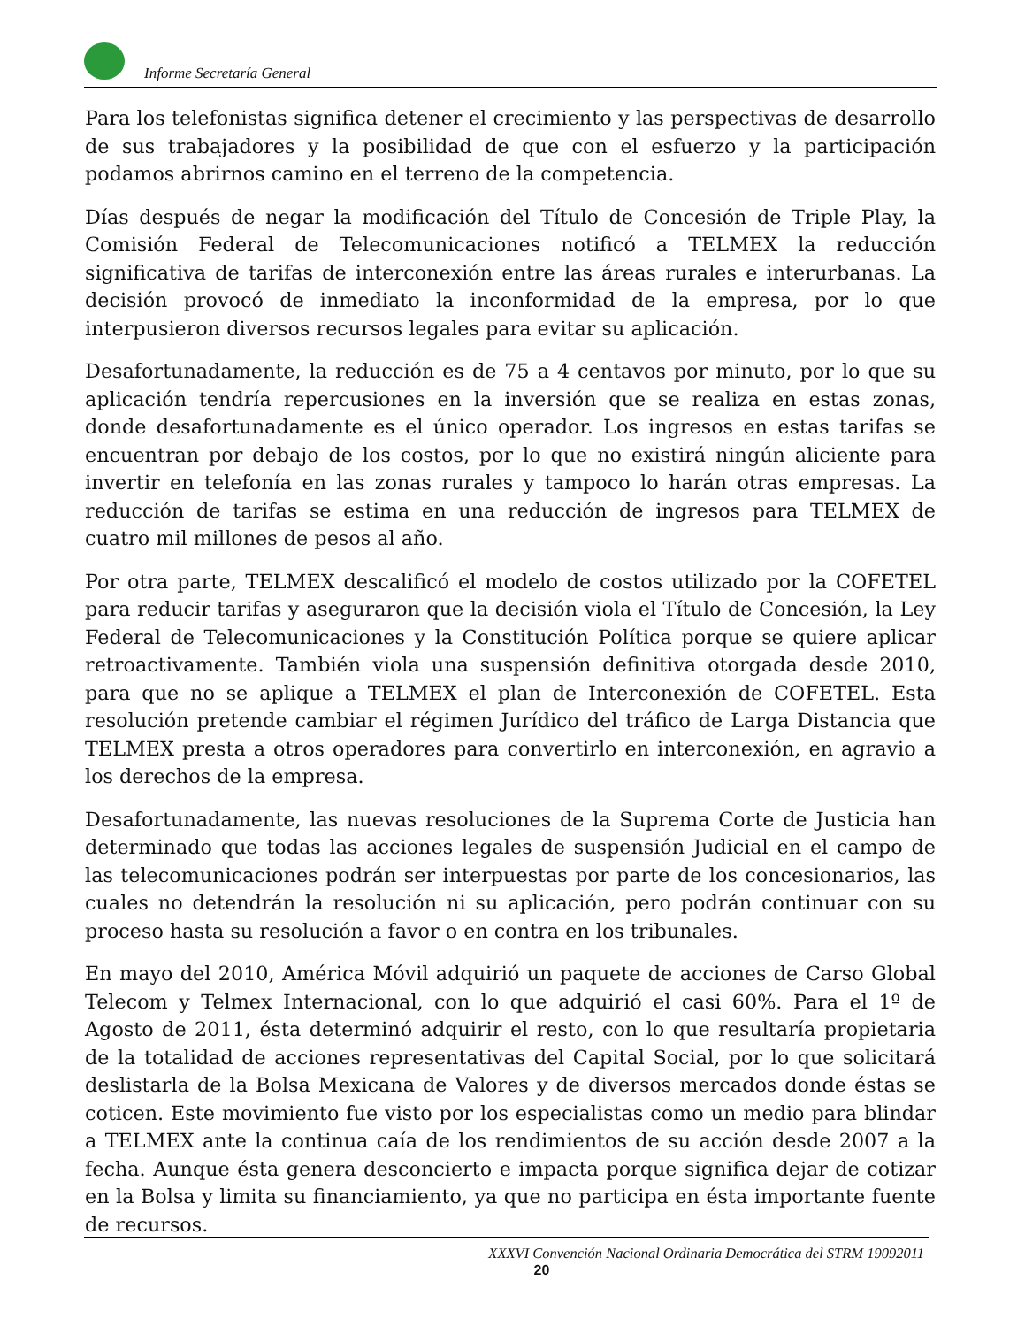Informe Secretaría General
Para los telefonistas significa detener el crecimiento y las perspectivas de desarrollo de sus trabajadores y la posibilidad de que con el esfuerzo y la participación podamos abrirnos camino en el terreno de la competencia.
Días después de negar la modificación del Título de Concesión de Triple Play, la Comisión Federal de Telecomunicaciones notificó a TELMEX la reducción significativa de tarifas de interconexión entre las áreas rurales e interurbanas. La decisión provocó de inmediato la inconformidad de la empresa, por lo que interpusieron diversos recursos legales para evitar su aplicación.
Desafortunadamente, la reducción es de 75 a 4 centavos por minuto, por lo que su aplicación tendría repercusiones en la inversión que se realiza en estas zonas, donde desafortunadamente es el único operador. Los ingresos en estas tarifas se encuentran por debajo de los costos, por lo que no existirá ningún aliciente para invertir en telefonía en las zonas rurales y tampoco lo harán otras empresas. La reducción de tarifas se estima en una reducción de ingresos para TELMEX de cuatro mil millones de pesos al año.
Por otra parte, TELMEX descalificó el modelo de costos utilizado por la COFETEL para reducir tarifas y aseguraron que la decisión viola el Título de Concesión, la Ley Federal de Telecomunicaciones y la Constitución Política porque se quiere aplicar retroactivamente. También viola una suspensión definitiva otorgada desde 2010, para que no se aplique a TELMEX el plan de Interconexión de COFETEL. Esta resolución pretende cambiar el régimen Jurídico del tráfico de Larga Distancia que TELMEX presta a otros operadores para convertirlo en interconexión, en agravio a los derechos de la empresa.
Desafortunadamente, las nuevas resoluciones de la Suprema Corte de Justicia han determinado que todas las acciones legales de suspensión Judicial en el campo de las telecomunicaciones podrán ser interpuestas por parte de los concesionarios, las cuales no detendrán la resolución ni su aplicación, pero podrán continuar con su proceso hasta su resolución a favor o en contra en los tribunales.
En mayo del 2010, América Móvil adquirió un paquete de acciones de Carso Global Telecom y Telmex Internacional, con lo que adquirió el casi 60%. Para el 1º de Agosto de 2011, ésta determinó adquirir el resto, con lo que resultaría propietaria de la totalidad de acciones representativas del Capital Social, por lo que solicitará deslistarla de la Bolsa Mexicana de Valores y de diversos mercados donde éstas se coticen. Este movimiento fue visto por los especialistas como un medio para blindar a TELMEX ante la continua caía de los rendimientos de su acción desde 2007 a la fecha. Aunque ésta genera desconcierto e impacta porque significa dejar de cotizar en la Bolsa y limita su financiamiento, ya que no participa en ésta importante fuente de recursos.
XXXVI Convención Nacional Ordinaria Democrática del STRM 19092011
20